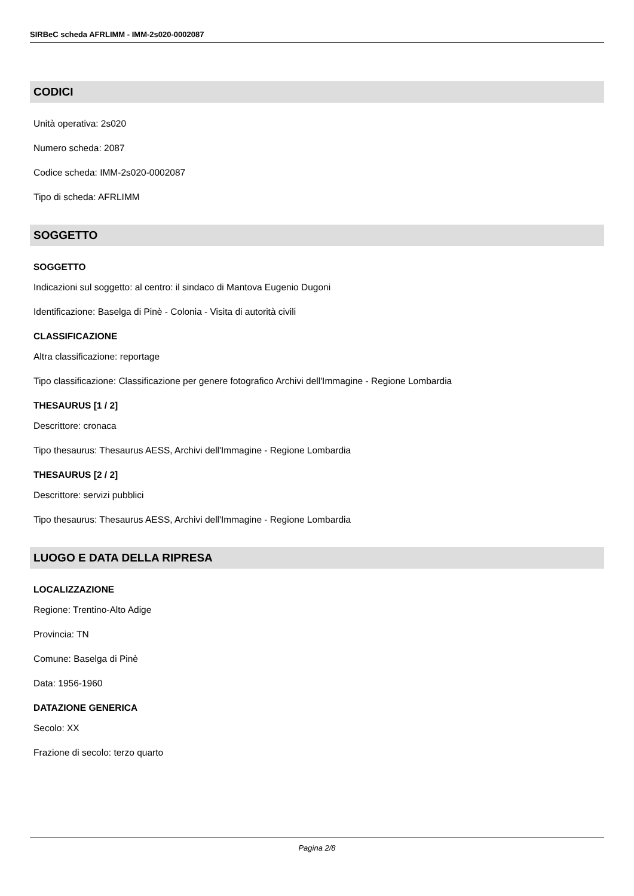SIRBeC scheda AFRLIMM - IMM-2s020-0002087
CODICI
Unità operativa: 2s020
Numero scheda: 2087
Codice scheda: IMM-2s020-0002087
Tipo di scheda: AFRLIMM
SOGGETTO
SOGGETTO
Indicazioni sul soggetto: al centro: il sindaco di Mantova Eugenio Dugoni
Identificazione: Baselga di Pinè - Colonia - Visita di autorità civili
CLASSIFICAZIONE
Altra classificazione: reportage
Tipo classificazione: Classificazione per genere fotografico Archivi dell'Immagine - Regione Lombardia
THESAURUS [1 / 2]
Descrittore: cronaca
Tipo thesaurus: Thesaurus AESS, Archivi dell'Immagine - Regione Lombardia
THESAURUS [2 / 2]
Descrittore: servizi pubblici
Tipo thesaurus: Thesaurus AESS, Archivi dell'Immagine - Regione Lombardia
LUOGO E DATA DELLA RIPRESA
LOCALIZZAZIONE
Regione: Trentino-Alto Adige
Provincia: TN
Comune: Baselga di Pinè
Data: 1956-1960
DATAZIONE GENERICA
Secolo: XX
Frazione di secolo: terzo quarto
Pagina 2/8